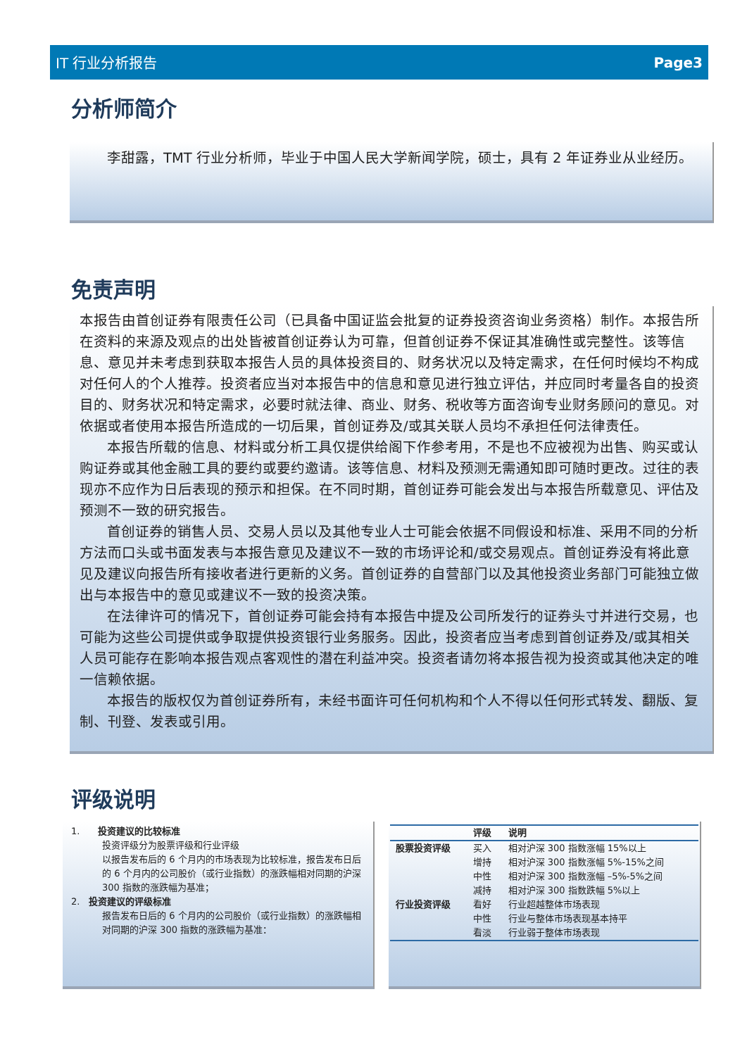IT 行业分析报告 Page3
分析师简介
  李甜露，TMT 行业分析师，毕业于中国人民大学新闻学院，硕士，具有 2 年证券业从业经历。
免责声明
本报告由首创证券有限责任公司（已具备中国证监会批复的证券投资咨询业务资格）制作。本报告所在资料的来源及观点的出处皆被首创证券认为可靠，但首创证券不保证其准确性或完整性。该等信息、意见并未考虑到获取本报告人员的具体投资目的、财务状况以及特定需求，在任何时候均不构成对任何人的个人推荐。投资者应当对本报告中的信息和意见进行独立评估，并应同时考量各自的投资目的、财务状况和特定需求，必要时就法律、商业、财务、税收等方面咨询专业财务顾问的意见。对依据或者使用本报告所造成的一切后果，首创证券及/或其关联人员均不承担任何法律责任。
  本报告所载的信息、材料或分析工具仅提供给阁下作参考用，不是也不应被视为出售、购买或认购证券或其他金融工具的要约或要约邀请。该等信息、材料及预测无需通知即可随时更改。过往的表现亦不应作为日后表现的预示和担保。在不同时期，首创证券可能会发出与本报告所载意见、评估及预测不一致的研究报告。
  首创证券的销售人员、交易人员以及其他专业人士可能会依据不同假设和标准、采用不同的分析方法而口头或书面发表与本报告意见及建议不一致的市场评论和/或交易观点。首创证券没有将此意见及建议向报告所有接收者进行更新的义务。首创证券的自营部门以及其他投资业务部门可能独立做出与本报告中的意见或建议不一致的投资决策。
  在法律许可的情况下，首创证券可能会持有本报告中提及公司所发行的证券头寸并进行交易，也可能为这些公司提供或争取提供投资银行业务服务。因此，投资者应当考虑到首创证券及/或其相关人员可能存在影响本报告观点客观性的潜在利益冲突。投资者请勿将本报告视为投资或其他决定的唯一信赖依据。
  本报告的版权仅为首创证券所有，未经书面许可任何机构和个人不得以任何形式转发、翻版、复制、刊登、发表或引用。
评级说明
1.  投资建议的比较标准
投资评级分为股票评级和行业评级
以报告发布后的 6 个月内的市场表现为比较标准，报告发布日后的 6 个月内的公司股价（或行业指数）的涨跌幅相对同期的沪深 300 指数的涨跌幅为基准；
2. 投资建议的评级标准
报告发布日后的 6 个月内的公司股价（或行业指数）的涨跌幅相对同期的沪深 300 指数的涨跌幅为基准：
| | 评级 | 说明 |
| --- | --- | --- |
| 股票投资评级 | 买入 | 相对沪深 300 指数涨幅 15%以上 |
| | 增持 | 相对沪深 300 指数涨幅 5%-15%之间 |
| | 中性 | 相对沪深 300 指数涨幅 –5%-5%之间 |
| | 减持 | 相对沪深 300 指数跌幅 5%以上 |
| 行业投资评级 | 看好 | 行业超越整体市场表现 |
| | 中性 | 行业与整体市场表现基本持平 |
| | 看淡 | 行业弱于整体市场表现 |